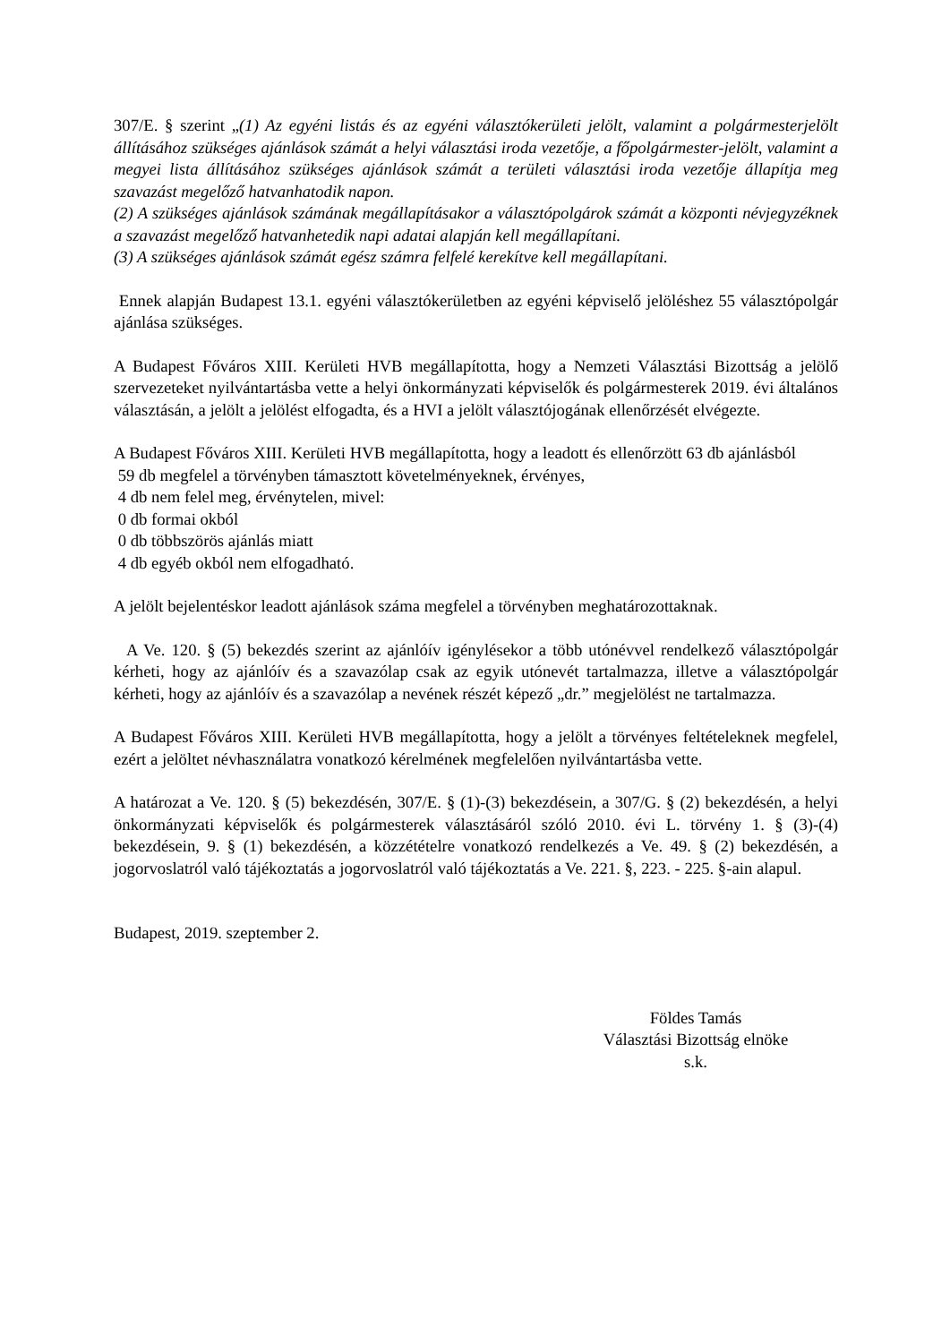307/E. § szerint „(1) Az egyéni listás és az egyéni választókerületi jelölt, valamint a polgármesterjelölt állításához szükséges ajánlások számát a helyi választási iroda vezetője, a főpolgármester-jelölt, valamint a megyei lista állításához szükséges ajánlások számát a területi választási iroda vezetője állapítja meg szavazást megelőző hatvanhatodik napon.
(2) A szükséges ajánlások számának megállapításakor a választópolgárok számát a központi névjegyzéknek a szavazást megelőző hatvanhetedik napi adatai alapján kell megállapítani.
(3) A szükséges ajánlások számát egész számra felfelé kerekítve kell megállapítani.
Ennek alapján Budapest 13.1. egyéni választókerületben az egyéni képviselő jelöléshez 55 választópolgár ajánlása szükséges.
A Budapest Főváros XIII. Kerületi HVB megállapította, hogy a Nemzeti Választási Bizottság a jelölő szervezeteket nyilvántartásba vette a helyi önkormányzati képviselők és polgármesterek 2019. évi általános választásán, a jelölt a jelölést elfogadta, és a HVI a jelölt választójogának ellenőrzését elvégezte.
A Budapest Főváros XIII. Kerületi HVB megállapította, hogy a leadott és ellenőrzött 63 db ajánlásból
59 db megfelel a törvényben támasztott követelményeknek, érvényes,
4 db nem felel meg, érvénytelen, mivel:
0 db formai okból
0 db többszörös ajánlás miatt
4 db egyéb okból nem elfogadható.
A jelölt bejelentéskor leadott ajánlások száma megfelel a törvényben meghatározottaknak.
A Ve. 120. § (5) bekezdés szerint az ajánlóív igénylésekor a több utónévvel rendelkező választópolgár kérheti, hogy az ajánlóív és a szavazólap csak az egyik utónevét tartalmazza, illetve a választópolgár kérheti, hogy az ajánlóív és a szavazólap a nevének részét képező „dr.” megjelölést ne tartalmazza.
A Budapest Főváros XIII. Kerületi HVB megállapította, hogy a jelölt a törvényes feltételeknek megfelel, ezért a jelöltet névhasználatra vonatkozó kérelmének megfelelően nyilvántartásba vette.
A határozat a Ve. 120. § (5) bekezdésén, 307/E. § (1)-(3) bekezdésein, a 307/G. § (2) bekezdésén, a helyi önkormányzati képviselők és polgármesterek választásáról szóló 2010. évi L. törvény 1. § (3)-(4) bekezdésein, 9. § (1) bekezdésén, a közzétételre vonatkozó rendelkezés a Ve. 49. § (2) bekezdésén, a jogorvoslatról való tájékoztatás a jogorvoslatról való tájékoztatás a Ve. 221. §, 223. - 225. §-ain alapul.
Budapest, 2019. szeptember 2.
Földes Tamás
Választási Bizottság elnöke
s.k.